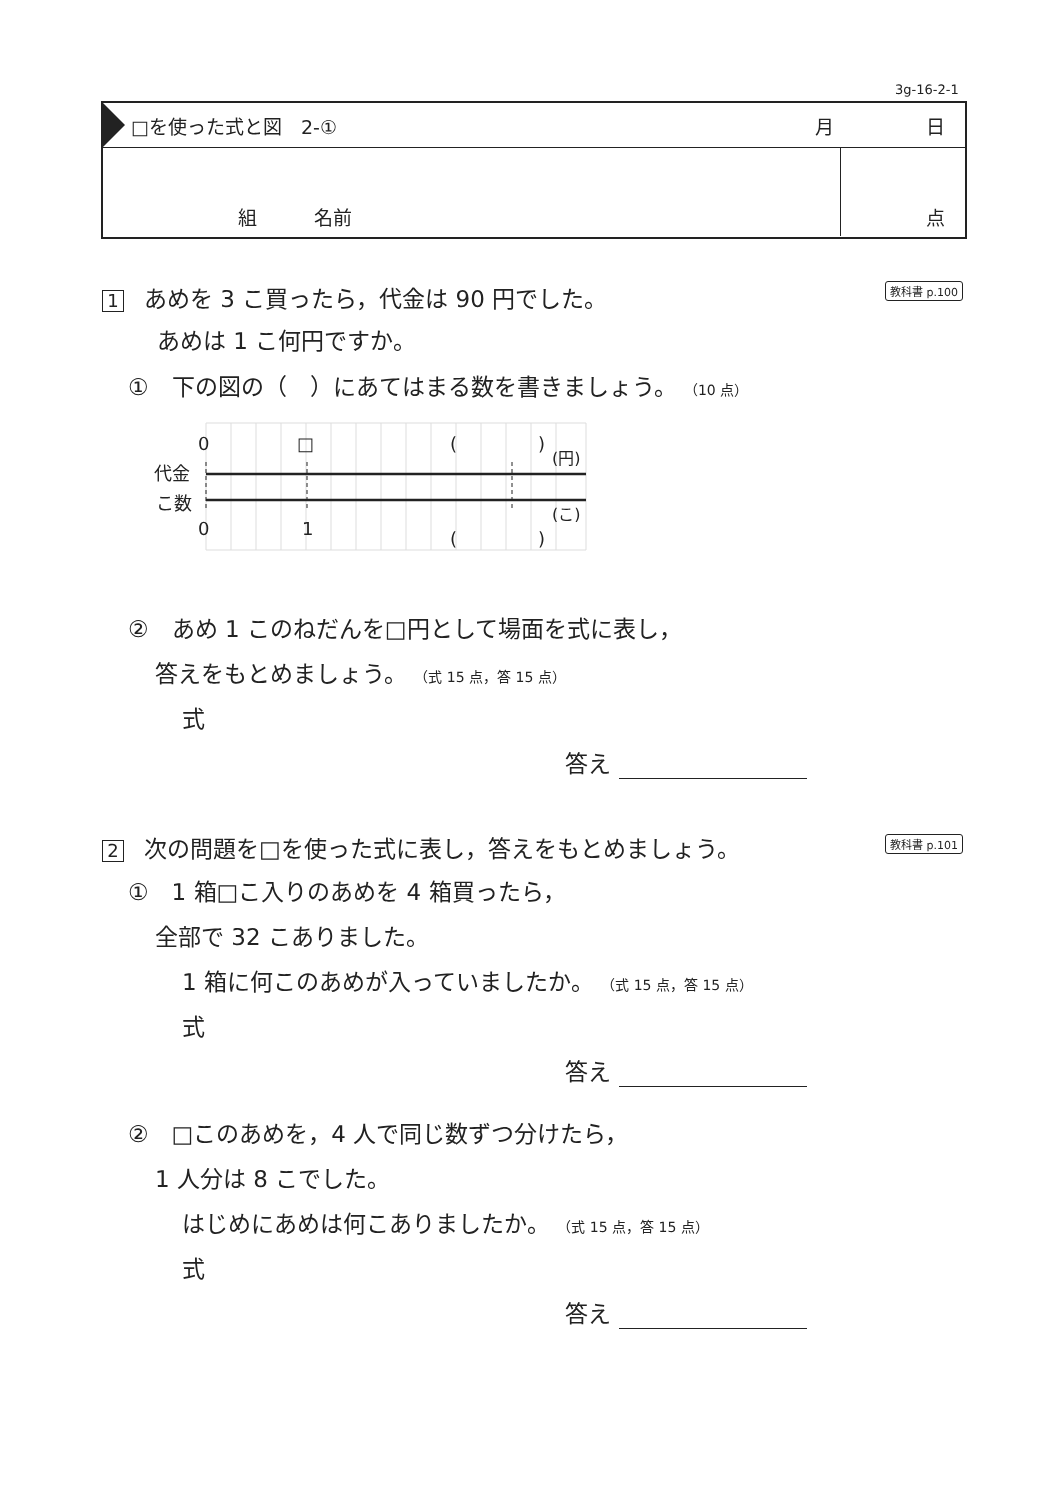3g-16-2-1
□を使った式と図　2-① 月 日
組　　　名前 点
1 あめを 3 こ買ったら，代金は 90 円でした。 教科書 p.100
あめは 1 こ何円ですか。
①　下の図の（　）にあてはまる数を書きましょう。 （10 点）
0
□
0
1
(
)
(
)
(円)
(こ)
代金
こ数
②　あめ 1 このねだんを□円として場面を式に表し，
答えをもとめましょう。 （式 15 点，答 15 点）
式
答え
2 次の問題を□を使った式に表し，答えをもとめましょう。 教科書 p.101
①　1 箱□こ入りのあめを 4 箱買ったら，
全部で 32 こありました。
1 箱に何このあめが入っていましたか。 （式 15 点，答 15 点）
式
答え
②　□このあめを，4 人で同じ数ずつ分けたら，
1 人分は 8 こでした。
はじめにあめは何こありましたか。 （式 15 点，答 15 点）
式
答え